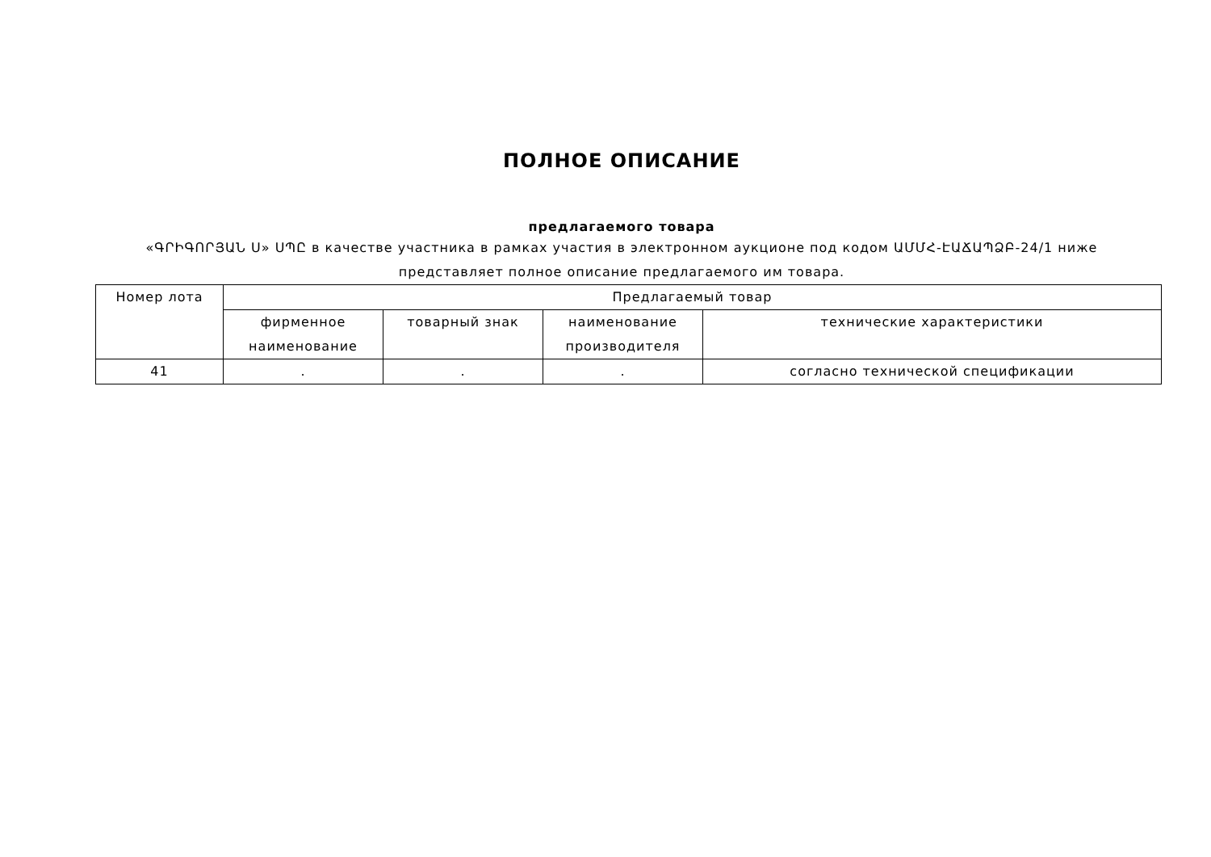ПОЛНОЕ ОПИСАНИЕ
предлагаемого товара
«ԳՐԻԳՈՐՅԱՆ Ս» ՍՊԸ в качестве участника в рамках участия в электронном аукционе под кодом ԱՄՄՀ-ԷԱՃԱՊՁԲ-24/1 ниже представляет полное описание предлагаемого им товара.
| Номер лота | Предлагаемый товар | | | |
| --- | --- | --- | --- | --- |
| | фирменное наименование | товарный знак | наименование производителя | технические характеристики |
| 41 | . | . | . | согласно технической спецификации |